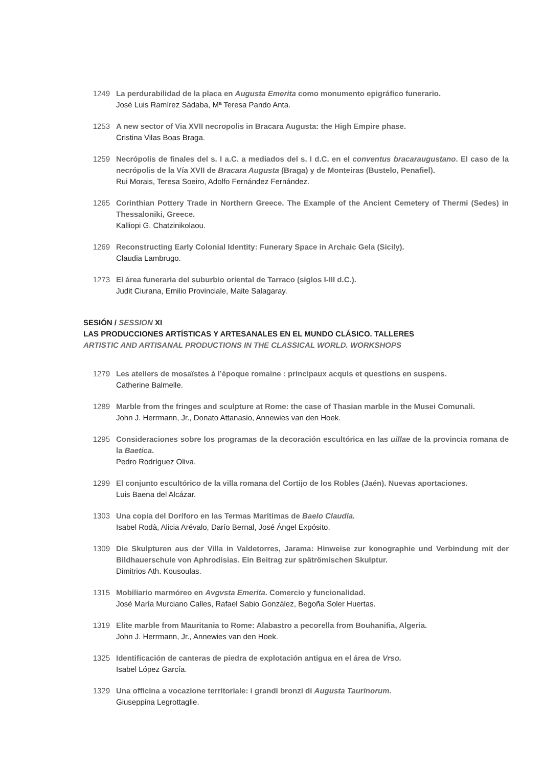1249 La perdurabilidad de la placa en Augusta Emerita como monumento epigráfico funerario.
José Luis Ramírez Sádaba, Mª Teresa Pando Anta.
1253 A new sector of Via XVII necropolis in Bracara Augusta: the High Empire phase.
Cristina Vilas Boas Braga.
1259 Necrópolis de finales del s. I a.C. a mediados del s. I d.C. en el conventus bracaraugustano. El caso de la necrópolis de la Vía XVII de Bracara Augusta (Braga) y de Monteiras (Bustelo, Penafiel).
Rui Morais, Teresa Soeiro, Adolfo Fernández Fernández.
1265 Corinthian Pottery Trade in Northern Greece. The Example of the Ancient Cemetery of Thermi (Sedes) in Thessaloniki, Greece.
Kalliopi G. Chatzinikolaou.
1269 Reconstructing Early Colonial Identity: Funerary Space in Archaic Gela (Sicily).
Claudia Lambrugo.
1273 El área funeraria del suburbio oriental de Tarraco (siglos I-III d.C.).
Judit Ciurana, Emilio Provinciale, Maite Salagaray.
SESIÓN / SESSION XI
LAS PRODUCCIONES ARTÍSTICAS Y ARTESANALES EN EL MUNDO CLÁSICO. TALLERES
ARTISTIC AND ARTISANAL PRODUCTIONS IN THE CLASSICAL WORLD. WORKSHOPS
1279 Les ateliers de mosaïstes à l’époque romaine : principaux acquis et questions en suspens.
Catherine Balmelle.
1289 Marble from the fringes and sculpture at Rome: the case of Thasian marble in the Musei Comunali.
John J. Herrmann, Jr., Donato Attanasio, Annewies van den Hoek.
1295 Consideraciones sobre los programas de la decoración escultórica en las uillae de la provincia romana de la Baetica.
Pedro Rodríguez Oliva.
1299 El conjunto escultórico de la villa romana del Cortijo de los Robles (Jaén). Nuevas aportaciones.
Luis Baena del Alcázar.
1303 Una copia del Doríforo en las Termas Marítimas de Baelo Claudia.
Isabel Rodà, Alicia Arévalo, Darío Bernal, José Ángel Expósito.
1309 Die Skulpturen aus der Villa in Valdetorres, Jarama: Hinweise zur konographie und Verbindung mit der Bildhauerschule von Aphrodisias. Ein Beitrag zur spätrömischen Skulptur.
Dimitrios Ath. Kousoulas.
1315 Mobiliario marmóreo en Avgvsta Emerita. Comercio y funcionalidad.
José María Murciano Calles, Rafael Sabio González, Begoña Soler Huertas.
1319 Elite marble from Mauritania to Rome: Alabastro a pecorella from Bouhanifia, Algeria.
John J. Herrmann, Jr., Annewies van den Hoek.
1325 Identificación de canteras de piedra de explotación antigua en el área de Vrso.
Isabel López García.
1329 Una officina a vocazione territoriale: i grandi bronzi di Augusta Taurinorum.
Giuseppina Legrottaglie.